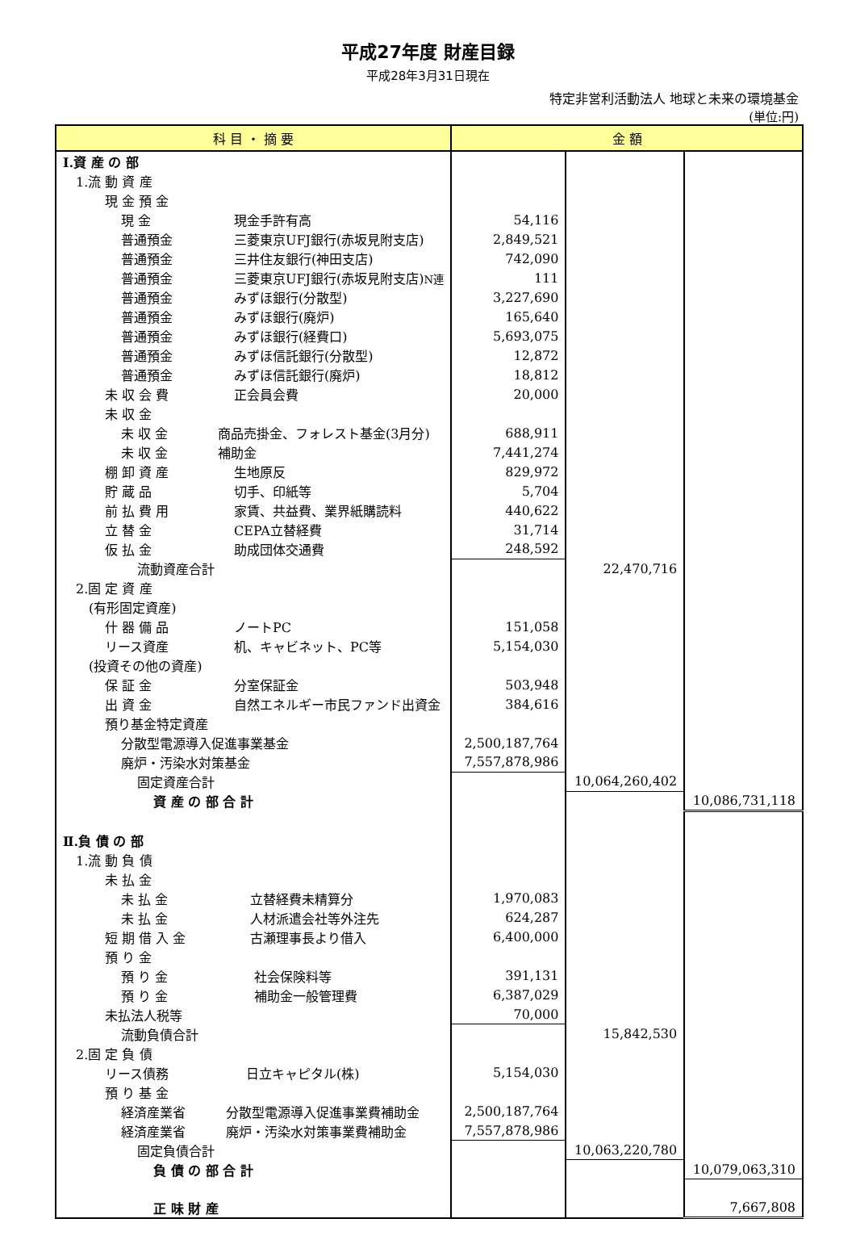平成27年度 財産目録
平成28年3月31日現在
特定非営利活動法人 地球と未来の環境基金
(単位:円)
| 科 目 ・ 摘 要 | 金 額 | | |
| --- | --- | --- | --- |
| Ⅰ.資 産 の 部 | | | |
| 1.流 動 資 産 | | | |
| 現 金 預 金 | | | |
| 現 金 現金手許有高 | 54,116 | | |
| 普通預金 三菱東京UFJ銀行(赤坂見附支店) | 2,849,521 | | |
| 普通預金 三井住友銀行(神田支店) | 742,090 | | |
| 普通預金 三菱東京UFJ銀行(赤坂見附支店) N連 | 111 | | |
| 普通預金 みずほ銀行(分散型) | 3,227,690 | | |
| 普通預金 みずほ銀行(廃炉) | 165,640 | | |
| 普通預金 みずほ銀行(経費口) | 5,693,075 | | |
| 普通預金 みずほ信託銀行(分散型) | 12,872 | | |
| 普通預金 みずほ信託銀行(廃炉) | 18,812 | | |
| 未 収 会 費 正会員会費 | 20,000 | | |
| 未 収 金 | | | |
| 未 収 金 商品売掛金、フォレスト基金(3月分) | 688,911 | | |
| 未 収 金 補助金 | 7,441,274 | | |
| 棚 卸 資 産 生地原反 | 829,972 | | |
| 貯 蔵 品 切手、印紙等 | 5,704 | | |
| 前 払 費 用 家賃、共益費、業界紙購読料 | 440,622 | | |
| 立 替 金 CEPA立替経費 | 31,714 | | |
| 仮 払 金 助成団体交通費 | 248,592 | | |
| 流動資産合計 | | 22,470,716 | |
| 2.固 定 資 産 | | | |
| (有形固定資産) | | | |
| 什 器 備 品 ノートPC | 151,058 | | |
| リース資産 机、キャビネット、PC等 | 5,154,030 | | |
| (投資その他の資産) | | | |
| 保 証 金 分室保証金 | 503,948 | | |
| 出 資 金 自然エネルギー市民ファンド出資金 | 384,616 | | |
| 預り基金特定資産 | | | |
| 分散型電源導入促進事業基金 | 2,500,187,764 | | |
| 廃炉・汚染水対策基金 | 7,557,878,986 | | |
| 固定資産合計 | | 10,064,260,402 | |
| 資 産 の 部 合 計 | | | 10,086,731,118 |
| Ⅱ.負 債 の 部 | | | |
| 1.流 動 負 債 | | | |
| 未 払 金 | | | |
| 未 払 金 立替経費未精算分 | 1,970,083 | | |
| 未 払 金 人材派遣会社等外注先 | 624,287 | | |
| 短 期 借 入 金 古瀬理事長より借入 | 6,400,000 | | |
| 預 り 金 | | | |
| 預 り 金 社会保険料等 | 391,131 | | |
| 預 り 金 補助金一般管理費 | 6,387,029 | | |
| 未払法人税等 | 70,000 | | |
| 流動負債合計 | | 15,842,530 | |
| 2.固 定 負 債 | | | |
| リース債務 日立キャピタル(株) | 5,154,030 | | |
| 預 り 基 金 | | | |
| 経済産業省 分散型電源導入促進事業費補助金 | 2,500,187,764 | | |
| 経済産業省 廃炉・汚染水対策事業費補助金 | 7,557,878,986 | | |
| 固定負債合計 | | 10,063,220,780 | |
| 負 債 の 部 合 計 | | | 10,079,063,310 |
| 正 味 財 産 | | | 7,667,808 |